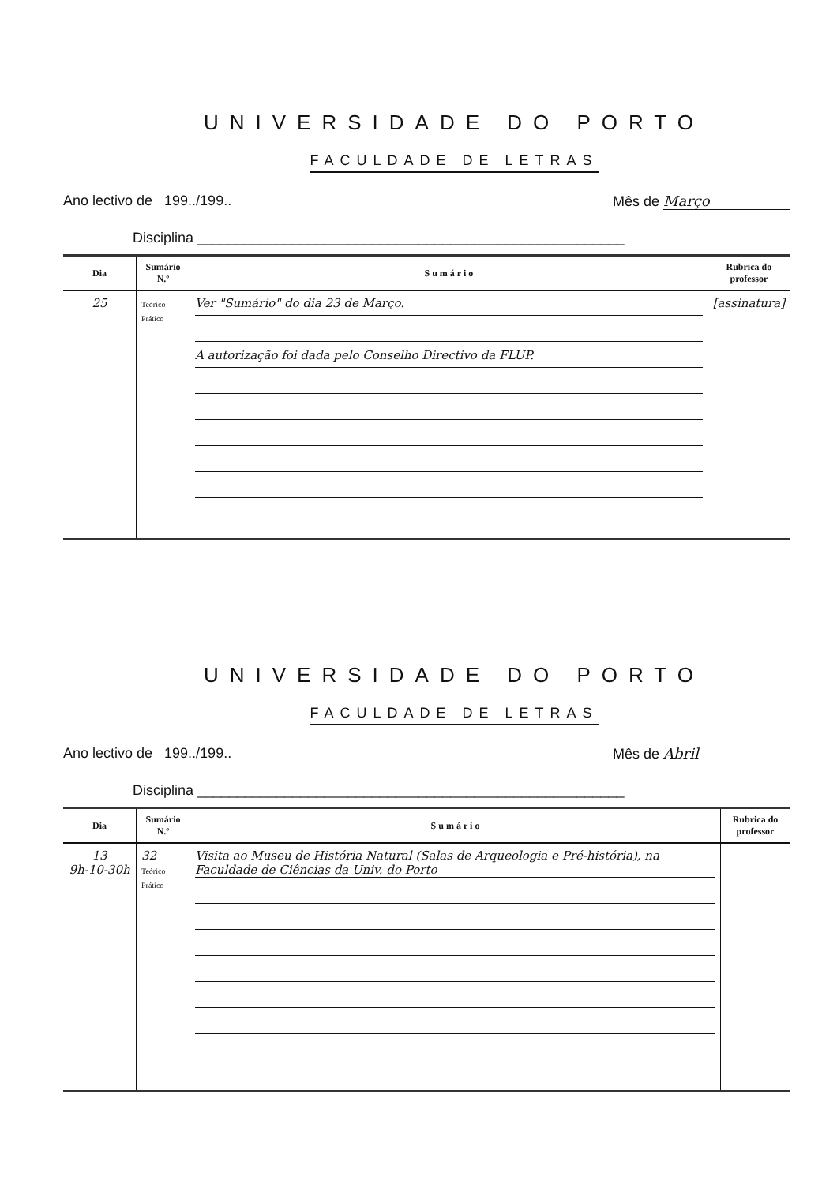UNIVERSIDADE DO PORTO
FACULDADE DE LETRAS
Ano lectivo de 199../199.. Mês de Março
Disciplina ______________________________________________________
| Dia | Sumário N.º | S u m á r i o | Rubrica do professor |
| --- | --- | --- | --- |
| 25 | Teórico Prático | Ver "Sumário" do dia 23 de Março. A autorização foi dada pelo Conselho Directivo da FLUP. | [assinatura] |
UNIVERSIDADE DO PORTO
FACULDADE DE LETRAS
Ano lectivo de 199../199.. Mês de Abril
Disciplina ______________________________________________________
| Dia | Sumário N.º | S u m á r i o | Rubrica do professor |
| --- | --- | --- | --- |
| 13 9h-10-30h | 32 Teórico Prático | Visita ao Museu de História Natural (Salas de Arqueologia e Pré-história), na Faculdade de Ciências da Univ. do Porto | |